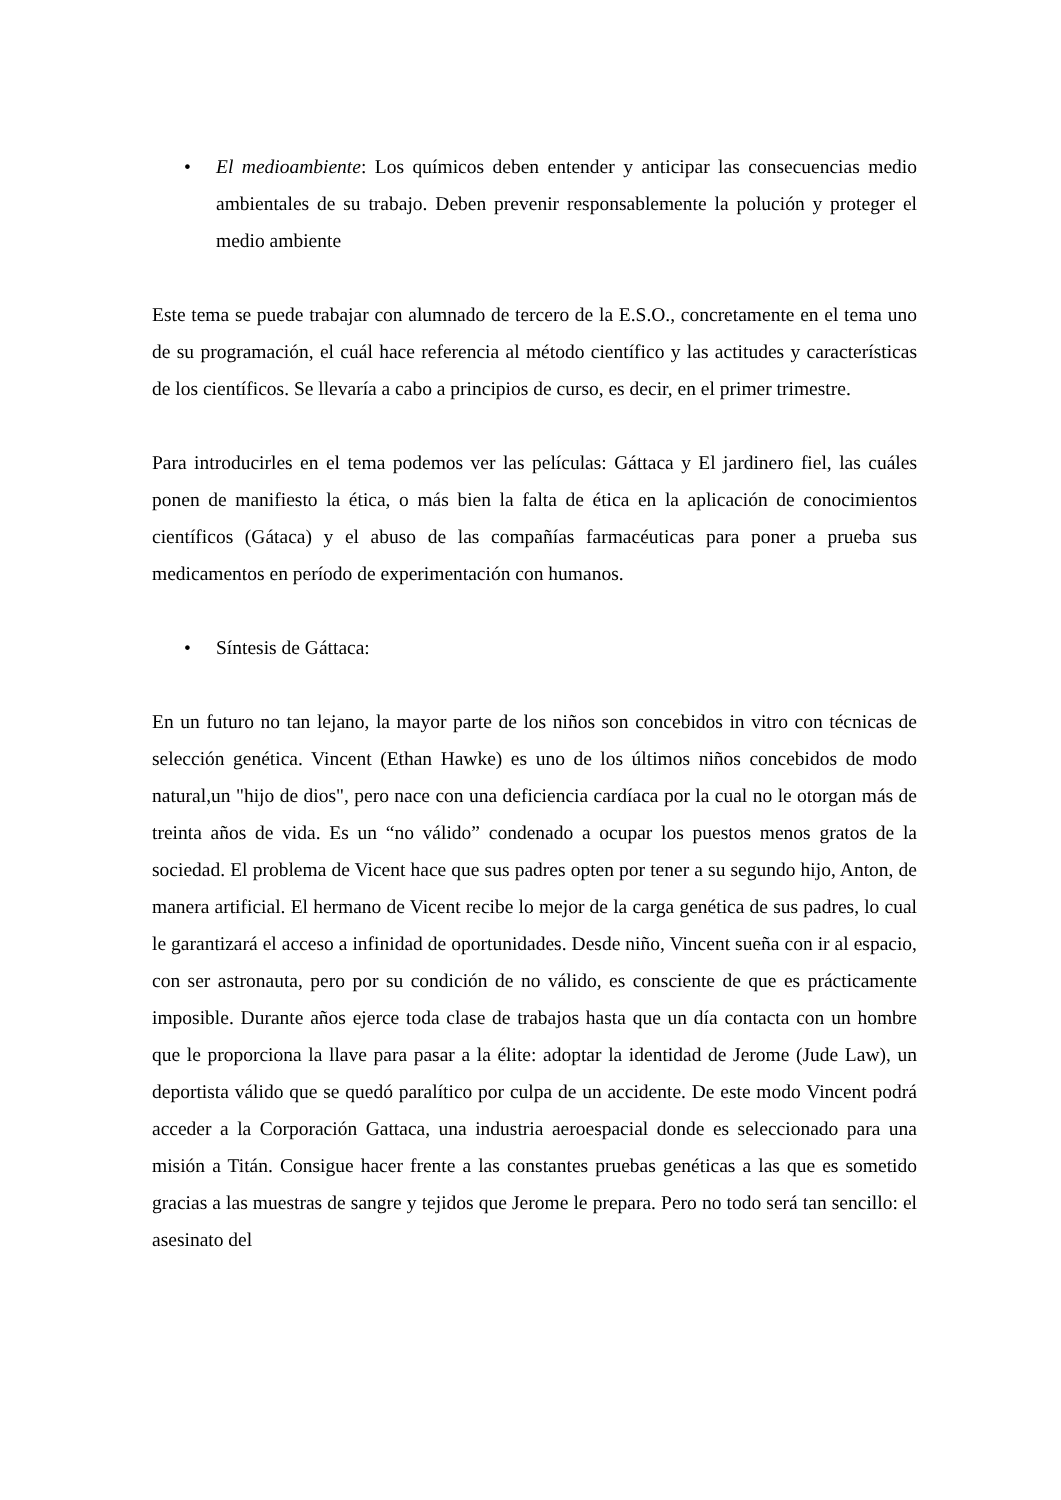• El medioambiente: Los químicos deben entender y anticipar las consecuencias medio ambientales de su trabajo. Deben prevenir responsablemente la polución y proteger el medio ambiente
Este tema se puede trabajar con alumnado de tercero de la E.S.O., concretamente en el tema uno de su programación, el cuál hace referencia al método científico y las actitudes y características de los científicos. Se llevaría a cabo a principios de curso, es decir, en el primer trimestre.
Para introducirles en el tema podemos ver las películas: Gáttaca y El jardinero fiel, las cuáles ponen de manifiesto la ética, o más bien la falta de ética en la aplicación de conocimientos científicos (Gátaca) y el abuso de las compañías farmacéuticas para poner a prueba sus medicamentos en período de experimentación con humanos.
• Síntesis de Gáttaca:
En un futuro no tan lejano, la mayor parte de los niños son concebidos in vitro con técnicas de selección genética. Vincent (Ethan Hawke) es uno de los últimos niños concebidos de modo natural,un "hijo de dios", pero nace con una deficiencia cardíaca por la cual no le otorgan más de treinta años de vida. Es un “no válido” condenado a ocupar los puestos menos gratos de la sociedad. El problema de Vicent hace que sus padres opten por tener a su segundo hijo, Anton, de manera artificial. El hermano de Vicent recibe lo mejor de la carga genética de sus padres, lo cual le garantizará el acceso a infinidad de oportunidades. Desde niño, Vincent sueña con ir al espacio, con ser astronauta, pero por su condición de no válido, es consciente de que es prácticamente imposible. Durante años ejerce toda clase de trabajos hasta que un día contacta con un hombre que le proporciona la llave para pasar a la élite: adoptar la identidad de Jerome (Jude Law), un deportista válido que se quedó paralítico por culpa de un accidente. De este modo Vincent podrá acceder a la Corporación Gattaca, una industria aeroespacial donde es seleccionado para una misión a Titán. Consigue hacer frente a las constantes pruebas genéticas a las que es sometido gracias a las muestras de sangre y tejidos que Jerome le prepara. Pero no todo será tan sencillo: el asesinato del